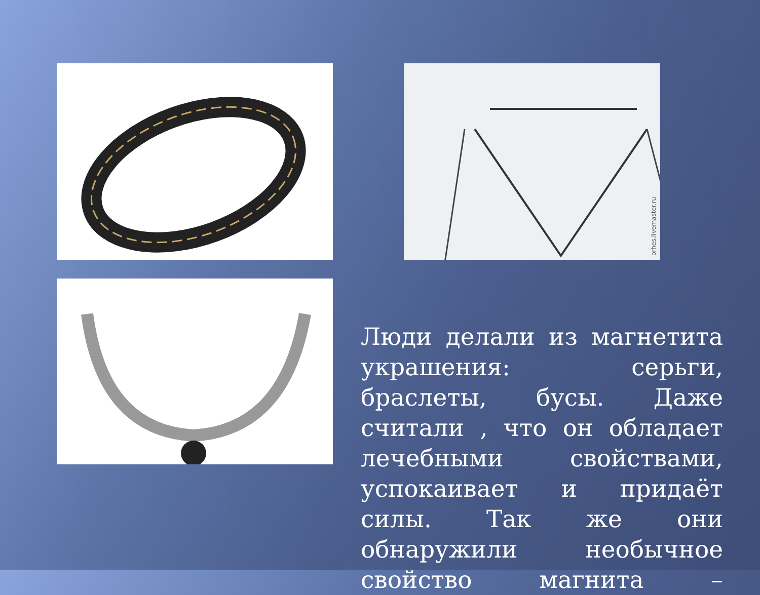orhes.livemaster.ru
Люди делали из магнетита украшения: серьги, браслеты, бусы. Даже считали , что он обладает лечебными свойствами, успокаивает и придаёт силы. Так же они обнаружили необычное свойство магнита –